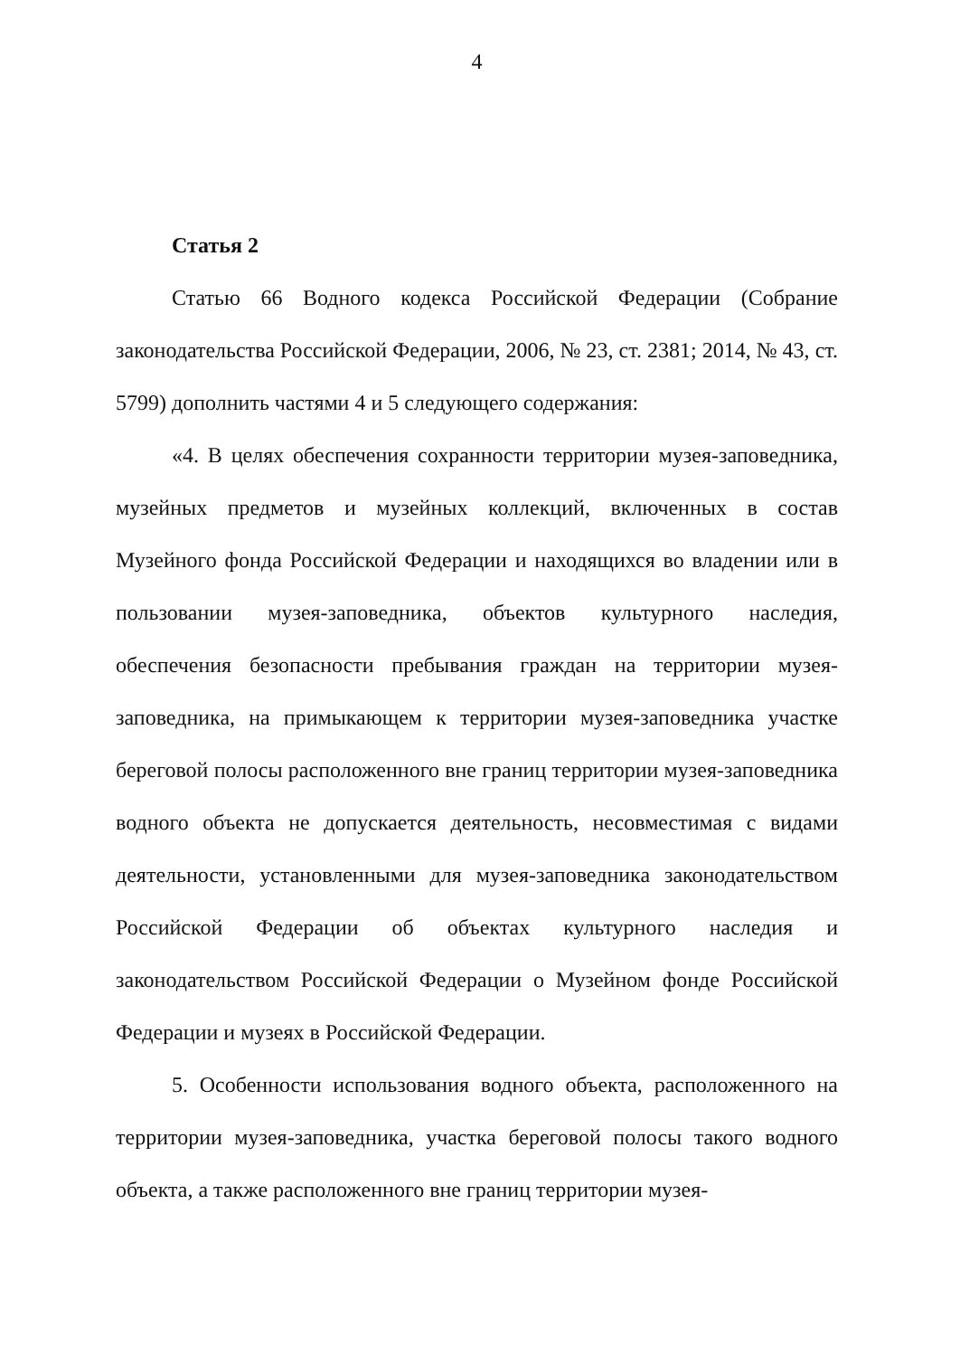4
Статья 2
Статью 66 Водного кодекса Российской Федерации (Собрание законодательства Российской Федерации, 2006, № 23, ст. 2381; 2014, № 43, ст. 5799) дополнить частями 4 и 5 следующего содержания:
«4. В целях обеспечения сохранности территории музея-заповедника, музейных предметов и музейных коллекций, включенных в состав Музейного фонда Российской Федерации и находящихся во владении или в пользовании музея-заповедника, объектов культурного наследия, обеспечения безопасности пребывания граждан на территории музея-заповедника, на примыкающем к территории музея-заповедника участке береговой полосы расположенного вне границ территории музея-заповедника водного объекта не допускается деятельность, несовместимая с видами деятельности, установленными для музея-заповедника законодательством Российской Федерации об объектах культурного наследия и законодательством Российской Федерации о Музейном фонде Российской Федерации и музеях в Российской Федерации.
5. Особенности использования водного объекта, расположенного на территории музея-заповедника, участка береговой полосы такого водного объекта, а также расположенного вне границ территории музея-